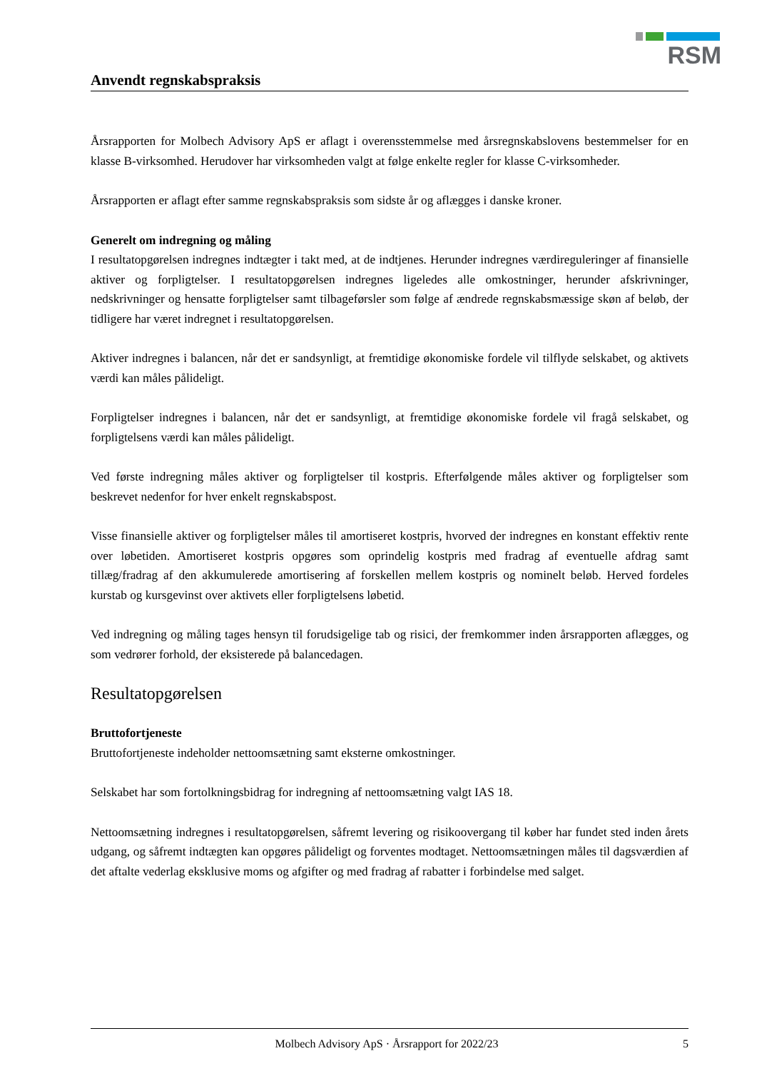RSM
Anvendt regnskabspraksis
Årsrapporten for Molbech Advisory ApS er aflagt i overensstemmelse med årsregnskabslovens bestemmelser for en klasse B-virksomhed. Herudover har virksomheden valgt at følge enkelte regler for klasse C-virksomheder.
Årsrapporten er aflagt efter samme regnskabspraksis som sidste år og aflægges i danske kroner.
Generelt om indregning og måling
I resultatopgørelsen indregnes indtægter i takt med, at de indtjenes. Herunder indregnes værdireguleringer af finansielle aktiver og forpligtelser. I resultatopgørelsen indregnes ligeledes alle omkostninger, herunder afskrivninger, nedskrivninger og hensatte forpligtelser samt tilbageførsler som følge af ændrede regnskabsmæssige skøn af beløb, der tidligere har været indregnet i resultatopgørelsen.
Aktiver indregnes i balancen, når det er sandsynligt, at fremtidige økonomiske fordele vil tilflyde selskabet, og aktivets værdi kan måles pålideligt.
Forpligtelser indregnes i balancen, når det er sandsynligt, at fremtidige økonomiske fordele vil fragå selskabet, og forpligtelsens værdi kan måles pålideligt.
Ved første indregning måles aktiver og forpligtelser til kostpris. Efterfølgende måles aktiver og forpligtelser som beskrevet nedenfor for hver enkelt regnskabspost.
Visse finansielle aktiver og forpligtelser måles til amortiseret kostpris, hvorved der indregnes en konstant effektiv rente over løbetiden. Amortiseret kostpris opgøres som oprindelig kostpris med fradrag af eventuelle afdrag samt tillæg/fradrag af den akkumulerede amortisering af forskellen mellem kostpris og nominelt beløb. Herved fordeles kurstab og kursgevinst over aktivets eller forpligtelsens løbetid.
Ved indregning og måling tages hensyn til forudsigelige tab og risici, der fremkommer inden årsrapporten aflægges, og som vedrører forhold, der eksisterede på balancedagen.
Resultatopgørelsen
Bruttofortjeneste
Bruttofortjeneste indeholder nettoomsætning samt eksterne omkostninger.
Selskabet har som fortolkningsbidrag for indregning af nettoomsætning valgt IAS 18.
Nettoomsætning indregnes i resultatopgørelsen, såfremt levering og risikoovergang til køber har fundet sted inden årets udgang, og såfremt indtægten kan opgøres pålideligt og forventes modtaget. Nettoomsætningen måles til dagsværdien af det aftalte vederlag eksklusive moms og afgifter og med fradrag af rabatter i forbindelse med salget.
Molbech Advisory ApS · Årsrapport for 2022/23 5